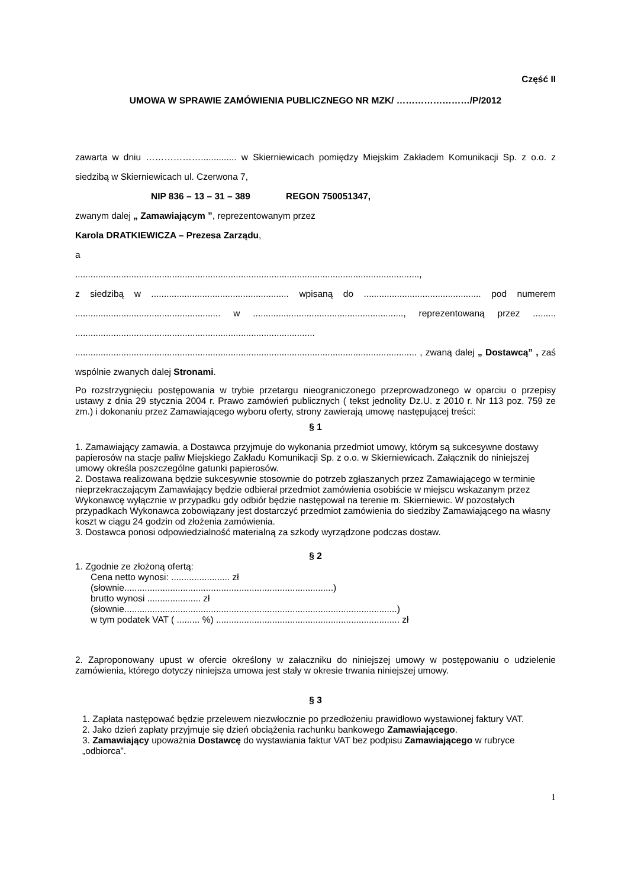Część II
UMOWA W SPRAWIE ZAMÓWIENIA PUBLICZNEGO NR MZK/ ……………………/P/2012
zawarta w dniu ……………….............. w Skierniewicach pomiędzy Miejskim Zakładem Komunikacji Sp. z o.o. z siedzibą w Skierniewicach ul. Czerwona 7,
NIP 836 – 13 – 31 – 389 REGON 750051347,
zwanym dalej „ Zamawiającym ”, reprezentowanym przez
Karola DRATKIEWICZA – Prezesa Zarządu,
a
.......................................................................................................................................,
z siedzibą w ...................................................... wpisaną do .............................................. pod numerem ......................................................... w ..........................................................., reprezentowaną przez ......... ..............................................................................................
...................................................................................................................................... , zwaną dalej „ Dostawcą” , zaś wspólnie zwanych dalej Stronami.
Po rozstrzygnięciu postępowania w trybie przetargu nieograniczonego przeprowadzonego w oparciu o przepisy ustawy z dnia 29 stycznia 2004 r. Prawo zamówień publicznych ( tekst jednolity Dz.U. z 2010 r. Nr 113 poz. 759 ze zm.) i dokonaniu przez Zamawiającego wyboru oferty, strony zawierają umowę następującej treści:
§ 1
1. Zamawiający zamawia, a Dostawca przyjmuje do wykonania przedmiot umowy, którym są sukcesywne dostawy papierosów na stacje paliw Miejskiego Zakładu Komunikacji Sp. z o.o. w Skierniewicach. Załącznik do niniejszej umowy określa poszczególne gatunki papierosów.
2. Dostawa realizowana będzie sukcesywnie stosownie do potrzeb zgłaszanych przez Zamawiającego w terminie nieprzekraczającym Zamawiający będzie odbierał przedmiot zamówienia osobiście w miejscu wskazanym przez Wykonawcę wyłącznie w przypadku gdy odbiór będzie następował na terenie m. Skierniewic. W pozostałych przypadkach Wykonawca zobowiązany jest dostarczyć przedmiot zamówienia do siedziby Zamawiającego na własny koszt w ciągu 24 godzin od złożenia zamówienia.
3. Dostawca ponosi odpowiedzialność materialną za szkody wyrządzone podczas dostaw.
§ 2
1. Zgodnie ze złożoną ofertą:
Cena netto wynosi: ....................... zł
(słownie..................................................................................)
brutto wynosi ..................... zł
(słownie...........................................................................................................)
w tym podatek VAT ( ......... %) ........................................................................ zł
2. Zaproponowany upust w ofercie określony w załaczniku do niniejszej umowy w postępowaniu o udzielenie zamówienia, którego dotyczy niniejsza umowa jest stały w okresie trwania niniejszej umowy.
§ 3
1. Zapłata następować będzie przelewem niezwłocznie po przedłożeniu prawidłowo wystawionej faktury VAT.
2. Jako dzień zapłaty przyjmuje się dzień obciążenia rachunku bankowego Zamawiającego.
3. Zamawiający upoważnia Dostawcę do wystawiania faktur VAT bez podpisu Zamawiającego w rubryce „odbiorca”.
1